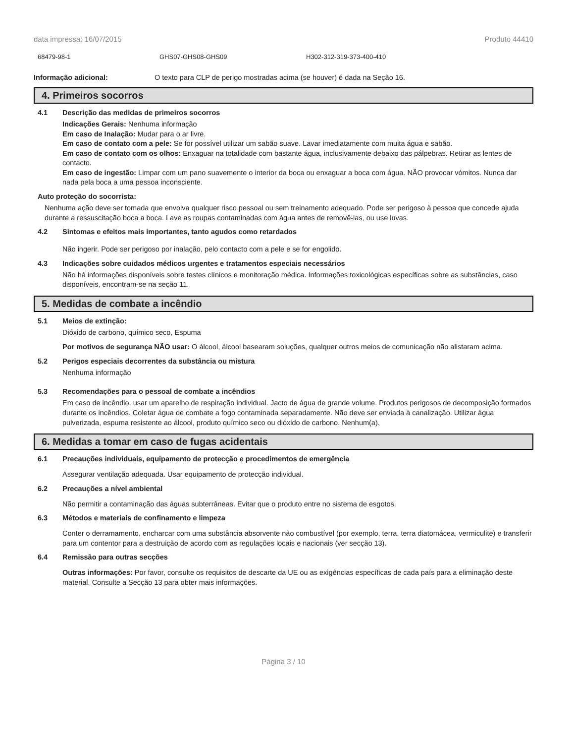data impressa: 16/07/2015 Produto 44410
68479-98-1 GHS07-GHS08-GHS09 H302-312-319-373-400-410
Informação adicional: O texto para CLP de perigo mostradas acima (se houver) é dada na Seção 16.
4. Primeiros socorros
4.1 Descrição das medidas de primeiros socorros
Indicações Gerais: Nenhuma informação
Em caso de Inalação: Mudar para o ar livre.
Em caso de contato com a pele: Se for possível utilizar um sabão suave. Lavar imediatamente com muita água e sabão.
Em caso de contato com os olhos: Enxaguar na totalidade com bastante água, inclusivamente debaixo das pálpebras. Retirar as lentes de contacto.
Em caso de ingestão: Limpar com um pano suavemente o interior da boca ou enxaguar a boca com água. NÃO provocar vómitos. Nunca dar nada pela boca a uma pessoa inconsciente.
Auto proteção do socorrista:
Nenhuma ação deve ser tomada que envolva qualquer risco pessoal ou sem treinamento adequado. Pode ser perigoso à pessoa que concede ajuda durante a ressuscitação boca a boca. Lave as roupas contaminadas com água antes de removê-las, ou use luvas.
4.2 Sintomas e efeitos mais importantes, tanto agudos como retardados
Não ingerir. Pode ser perigoso por inalação, pelo contacto com a pele e se for engolido.
4.3 Indicações sobre cuidados médicos urgentes e tratamentos especiais necessários
Não há informações disponíveis sobre testes clínicos e monitoração médica. Informações toxicológicas específicas sobre as substâncias, caso disponíveis, encontram-se na seção 11.
5. Medidas de combate a incêndio
5.1 Meios de extinção:
Dióxido de carbono, químico seco, Espuma
Por motivos de segurança NÃO usar: O álcool, álcool basearam soluções, qualquer outros meios de comunicação não alistaram acima.
5.2 Perigos especiais decorrentes da substância ou mistura
Nenhuma informação
5.3 Recomendações para o pessoal de combate a incêndios
Em caso de incêndio, usar um aparelho de respiração individual. Jacto de água de grande volume. Produtos perigosos de decomposição formados durante os incêndios. Coletar água de combate a fogo contaminada separadamente. Não deve ser enviada à canalização. Utilizar água pulverizada, espuma resistente ao álcool, produto químico seco ou dióxido de carbono. Nenhum(a).
6. Medidas a tomar em caso de fugas acidentais
6.1 Precauções individuais, equipamento de protecção e procedimentos de emergência
Assegurar ventilação adequada. Usar equipamento de protecção individual.
6.2 Precauções a nível ambiental
Não permitir a contaminação das águas subterrâneas. Evitar que o produto entre no sistema de esgotos.
6.3 Métodos e materiais de confinamento e limpeza
Conter o derramamento, encharcar com uma substância absorvente não combustível (por exemplo, terra, terra diatomácea, vermiculite) e transferir para um contentor para a destruição de acordo com as regulações locais e nacionais (ver secção 13).
6.4 Remissão para outras secções
Outras informações: Por favor, consulte os requisitos de descarte da UE ou as exigências específicas de cada país para a eliminação deste material. Consulte a Secção 13 para obter mais informações.
Página 3 / 10